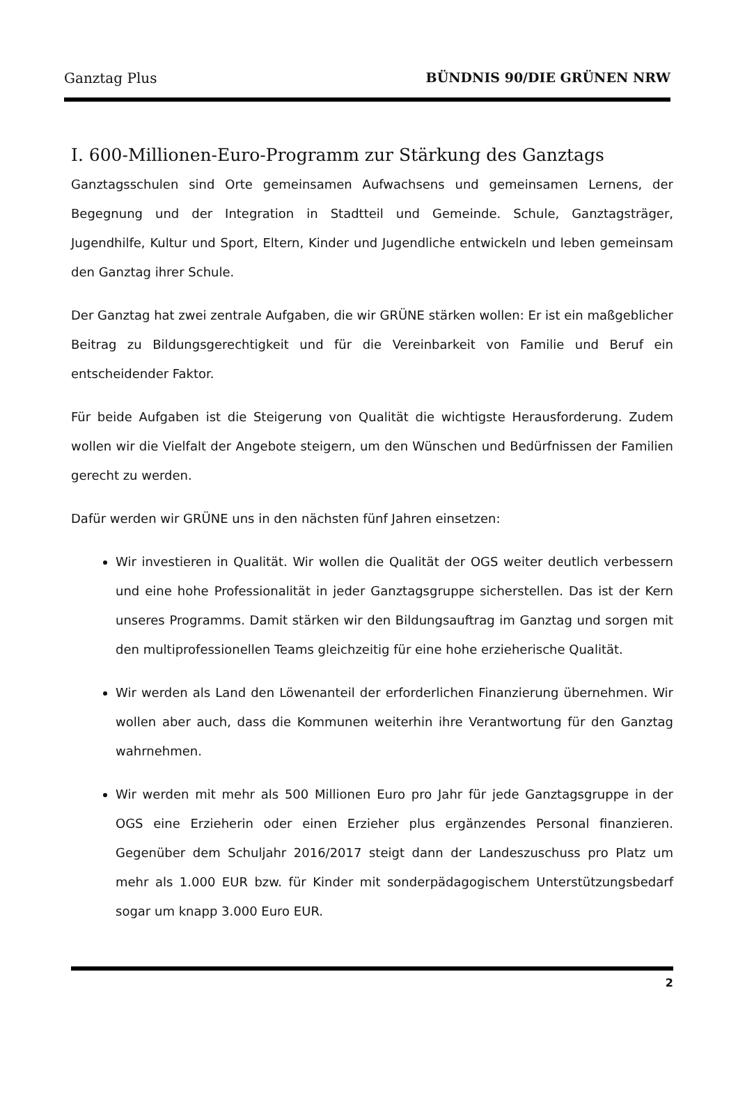Ganztag Plus BÜNDNIS 90/DIE GRÜNEN NRW
I. 600-Millionen-Euro-Programm zur Stärkung des Ganztags
Ganztagsschulen sind Orte gemeinsamen Aufwachsens und gemeinsamen Lernens, der Begegnung und der Integration in Stadtteil und Gemeinde. Schule, Ganztagsträger, Jugendhilfe, Kultur und Sport, Eltern, Kinder und Jugendliche entwickeln und leben gemeinsam den Ganztag ihrer Schule.
Der Ganztag hat zwei zentrale Aufgaben, die wir GRÜNE stärken wollen: Er ist ein maßgeblicher Beitrag zu Bildungsgerechtigkeit und für die Vereinbarkeit von Familie und Beruf ein entscheidender Faktor.
Für beide Aufgaben ist die Steigerung von Qualität die wichtigste Herausforderung. Zudem wollen wir die Vielfalt der Angebote steigern, um den Wünschen und Bedürfnissen der Familien gerecht zu werden.
Dafür werden wir GRÜNE uns in den nächsten fünf Jahren einsetzen:
Wir investieren in Qualität. Wir wollen die Qualität der OGS weiter deutlich verbessern und eine hohe Professionalität in jeder Ganztagsgruppe sicherstellen. Das ist der Kern unseres Programms. Damit stärken wir den Bildungsauftrag im Ganztag und sorgen mit den multiprofessionellen Teams gleichzeitig für eine hohe erzieherische Qualität.
Wir werden als Land den Löwenanteil der erforderlichen Finanzierung übernehmen. Wir wollen aber auch, dass die Kommunen weiterhin ihre Verantwortung für den Ganztag wahrnehmen.
Wir werden mit mehr als 500 Millionen Euro pro Jahr für jede Ganztagsgruppe in der OGS eine Erzieherin oder einen Erzieher plus ergänzendes Personal finanzieren. Gegenüber dem Schuljahr 2016/2017 steigt dann der Landeszuschuss pro Platz um mehr als 1.000 EUR bzw. für Kinder mit sonderpädagogischem Unterstützungsbedarf sogar um knapp 3.000 Euro EUR.
2